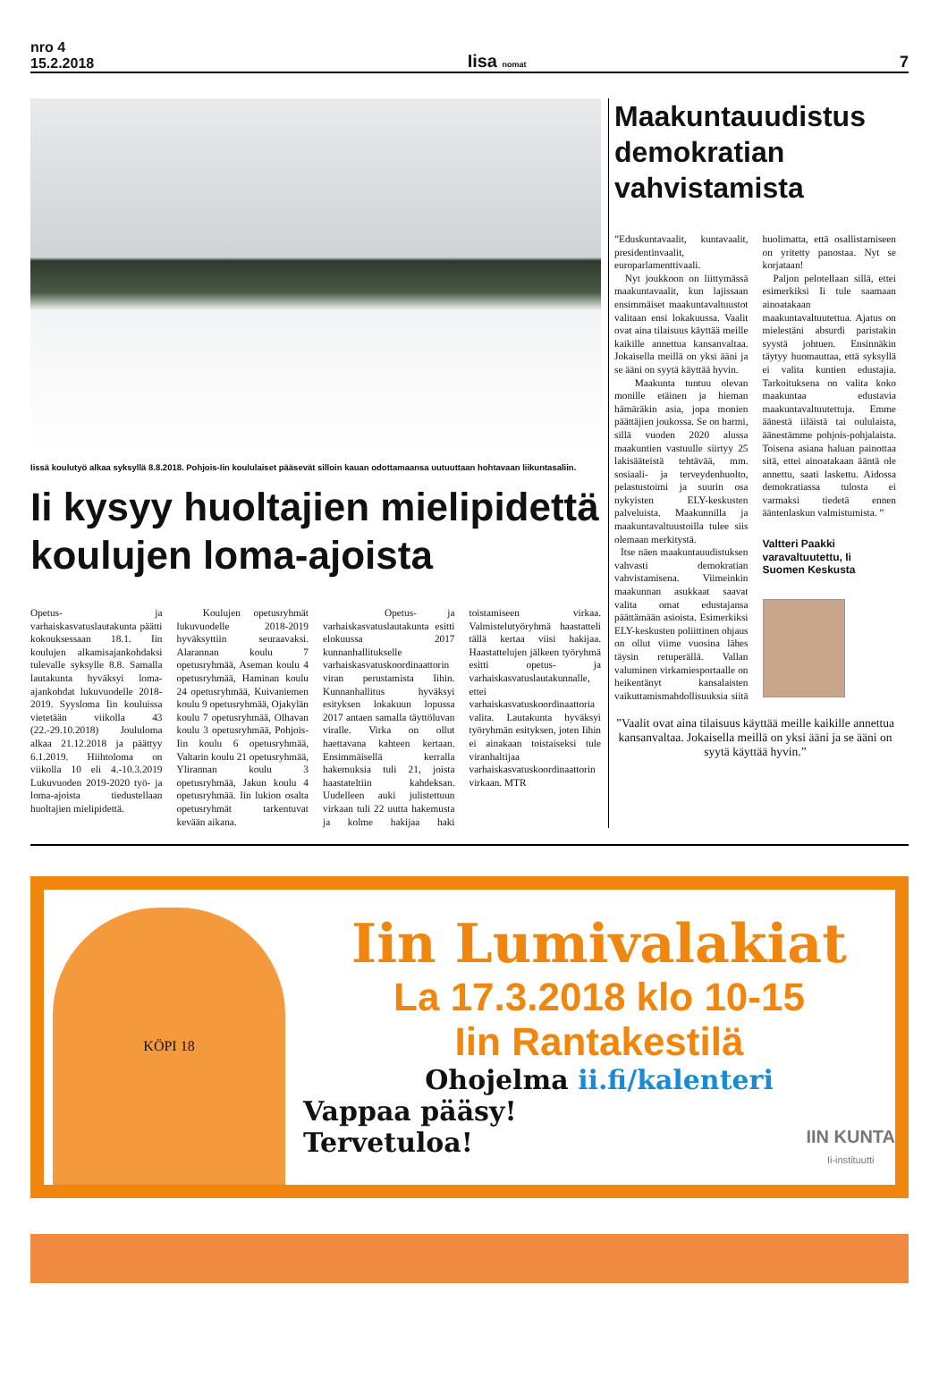nro 4
15.2.2018
Iisa nomat
7
Iissä koulutyö alkaa syksyllä 8.8.2018. Pohjois-Iin koululaiset pääsevät silloin kauan odottamaansa uutuuttaan hohtavaan liikuntasaliin.
Ii kysyy huoltajien mielipidettä koulujen loma-ajoista
Opetus- ja varhaiskasvatuslautakunta päätti kokouksessaan 18.1. Iin koulujen alkamisajankohdaksi tulevalle syksylle 8.8. Samalla lautakunta hyväksyi loma-ajankohdat lukuvuodelle 2018-2019. Syysloma Iin kouluissa vietetään viikolla 43 (22.-29.10.2018) Joululoma alkaa 21.12.2018 ja päättyy 6.1.2019. Hiihtoloma on viikolla 10 eli 4.-10.3.2019 Lukuvuoden 2019-2020 työ- ja loma-ajoista tiedustellaan huoltajien mielipidettä.
Koulujen opetusryhmät lukuvuodelle 2018-2019 hyväksyttiin seuraavaksi. Alarannan koulu 7 opetusryhmää, Aseman koulu 4 opetusryhmää, Haminan koulu 24 opetusryhmää, Kuivaniemen koulu 9 opetusryhmää, Ojakylän koulu 7 opetusryhmää, Olhavan koulu 3 opetusryhmää, Pohjois-Iin koulu 6 opetusryhmää, Valtarin koulu 21 opetusryhmää, Ylirannan koulu 3 opetusryhmää, Jakun koulu 4 opetusryhmää. Iin lukion osalta opetusryhmät tarkentuvat kevään aikana.
Opetus- ja varhaiskasvatuslautakunta esitti elokuussa 2017 kunnanhallitukselle varhaiskasvatuskoordinaattorin viran perustamista Iihin. Kunnanhallitus hyväksyi esityksen lokakuun lopussa 2017 antaen samalla täyttöluvan viralle. Virka on ollut haettavana kahteen kertaan. Ensimmäisellä kerralla hakemuksia tuli 21, joista haastateltiin kahdeksan. Uudelleen auki julistettuun virkaan tuli 22 uutta hakemusta ja kolme hakijaa haki toistamiseen virkaa. Valmistelutyöryhmä haastatteli tällä kertaa viisi hakijaa. Haastattelujen jälkeen työryhmä esitti opetus- ja varhaiskasvatuslautakunnalle, ettei varhaiskasvatuskoordinaattoria valita. Lautakunta hyväksyi työryhmän esityksen, joten Iihin ei ainakaan toistaiseksi tule viranhaltijaa varhaiskasvatuskoordinaattorin virkaan. MTR
Maakuntauudistus demokratian vahvistamista
”Eduskuntavaalit, kuntavaalit, presidentinvaalit, europarlamenttivaali.
Nyt joukkoon on liittymässä maakuntavaalit, kun lajissaan ensimmäiset maakuntavaltuustot valitaan ensi lokakuussa. Vaalit ovat aina tilaisuus käyttää meille kaikille annettua kansanvaltaa. Jokaisella meillä on yksi ääni ja se ääni on syytä käyttää hyvin.
Maakunta tuntuu olevan monille etäinen ja hieman hämäräkin asia, jopa monien päättäjien joukossa. Se on harmi, sillä vuoden 2020 alussa maakuntien vastuulle siirtyy 25 lakisääteistä tehtävää, mm. sosiaali- ja terveydenhuolto, pelastustoimi ja suurin osa nykyisten ELY-keskusten palveluista. Maakunnilla ja maakuntavaltuustoilla tulee siis olemaan merkitystä.
Itse näen maakuntauudistuksen vahvasti demokratian vahvistamisena. Viimeinkin maakunnan asukkaat saavat valita omat edustajansa päättämään asioista. Esimerkiksi ELY-keskusten poliittinen ohjaus on ollut viime vuosina lähes täysin retuperällä. Vallan valuminen virkamiesportaalle on heikentänyt kansalaisten vaikuttamismahdollisuuksia siitä huolimatta, että osallistamiseen on yritetty panostaa. Nyt se korjataan!
Paljon pelotellaan sillä, ettei esimerkiksi Ii tule saamaan ainoatakaan maakuntavaltuutettua. Ajatus on mielestäni absurdi paristakin syystä johtuen. Ensinnäkin täytyy huomauttaa, että syksyllä ei valita kuntien edustajia. Tarkoituksena on valita koko maakuntaa edustavia maakuntavaltuutettuja. Emme äänestä iiläistä tai oululaista, äänestämme pohjois-pohjalaista. Toisena asiana haluan painottaa sitä, ettei ainoatakaan ääntä ole annettu, saati laskettu. Aidossa demokratiassa tulosta ei varmaksi tiedetä ennen ääntenlaskun valmistumista. ”
Valtteri Paakki
varavaltuutettu, Ii
Suomen Keskusta
”Vaalit ovat aina tilaisuus käyttää meille kaikille annettua kansanvaltaa. Jokaisella meillä on yksi ääni ja se ääni on syytä käyttää hyvin.”
KÖPI 18
Iin Lumivalakiat
La 17.3.2018 klo 10-15
Iin Rantakestilä
Ohojelma ii.fi/kalenteri
Vappaa pääsy!
Tervetuloa! IIN KUNTA
Ii-instituutti